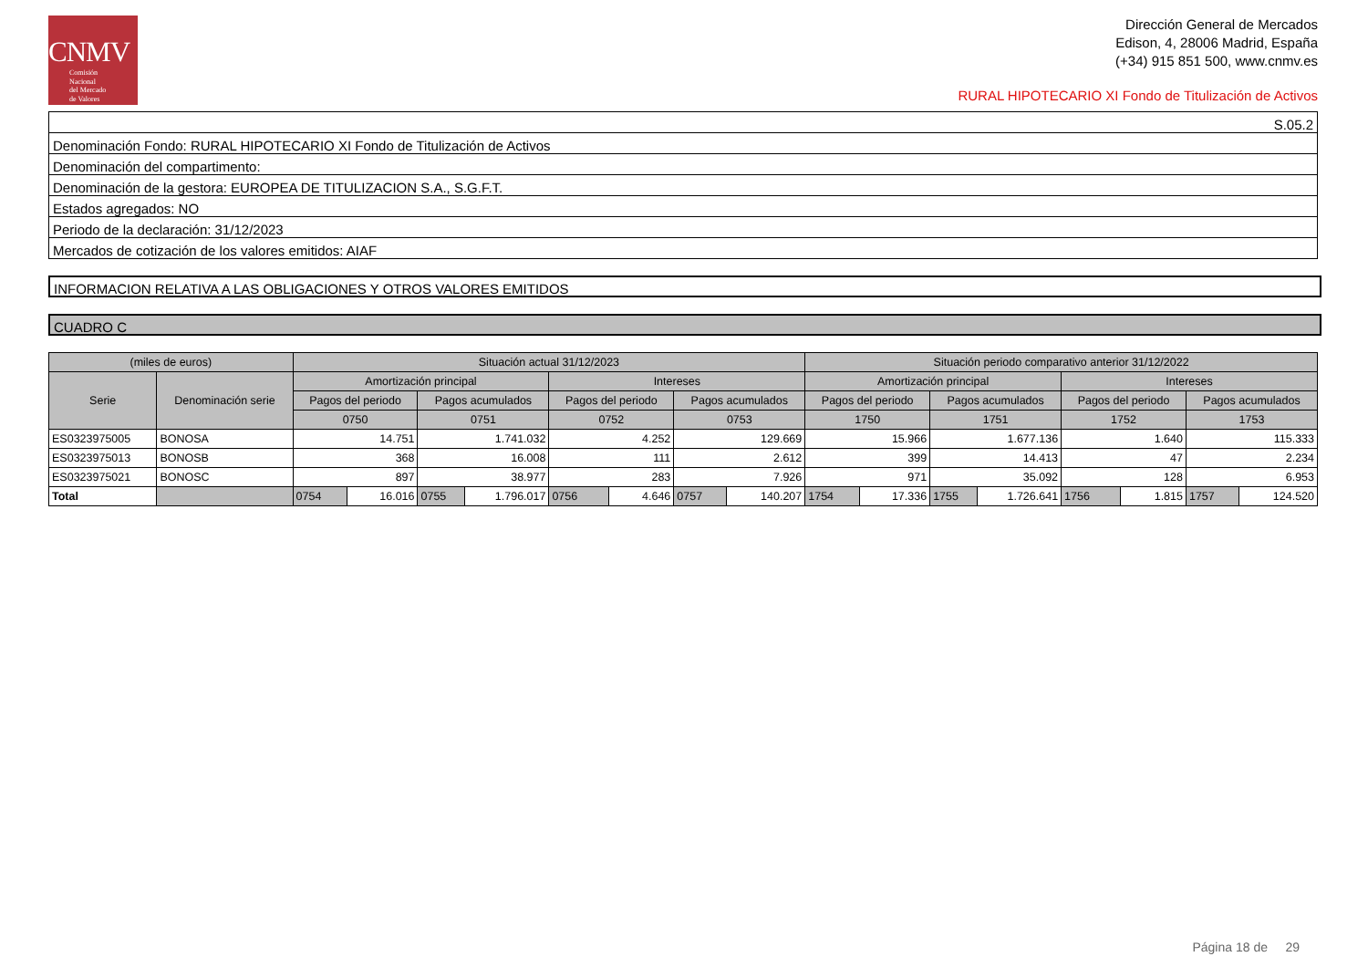CNMV
Comisión
Nacional
del Mercado
de Valores
Dirección General de Mercados
Edison, 4, 28006 Madrid, España
(+34) 915 851 500, www.cnmv.es
RURAL HIPOTECARIO XI Fondo de Titulización de Activos
S.05.2
Denominación Fondo: RURAL HIPOTECARIO XI Fondo de Titulización de Activos
Denominación del compartimento:
Denominación de la gestora: EUROPEA DE TITULIZACION S.A., S.G.F.T.
Estados agregados: NO
Periodo de la declaración: 31/12/2023
Mercados de cotización de los valores emitidos: AIAF
INFORMACION RELATIVA A LAS OBLIGACIONES Y OTROS VALORES EMITIDOS
CUADRO C
| (miles de euros) | | Situación actual 31/12/2023 | | | | | | | | Situación periodo comparativo anterior 31/12/2022 | | | | | | | |
| --- | --- | --- | --- | --- | --- | --- | --- | --- | --- | --- | --- | --- | --- | --- | --- | --- | --- |
| Serie | Denominación serie | Amortización principal | | | | Intereses | | | | Amortización principal | | | | Intereses | | | |
| | | Pagos del periodo | | Pagos acumulados | | Pagos del periodo | | Pagos acumulados | | Pagos del periodo | | Pagos acumulados | | Pagos del periodo | | Pagos acumulados | |
| | | 0750 | | 0751 | | 0752 | | 0753 | | 1750 | | 1751 | | 1752 | | 1753 | |
| ES0323975005 | BONOSA | 14.751 | | 1.741.032 | | 4.252 | | 129.669 | | 15.966 | | 1.677.136 | | 1.640 | | 115.333 | |
| ES0323975013 | BONOSB | 368 | | 16.008 | | 111 | | 2.612 | | 399 | | 14.413 | | 47 | | 2.234 | |
| ES0323975021 | BONOSC | 897 | | 38.977 | | 283 | | 7.926 | | 971 | | 35.092 | | 128 | | 6.953 | |
| Total | | 0754 | 16.016 | 0755 | 1.796.017 | 0756 | 4.646 | 0757 | 140.207 | 1754 | 17.336 | 1755 | 1.726.641 | 1756 | 1.815 | 1757 | 124.520 |
Página 18 de 29